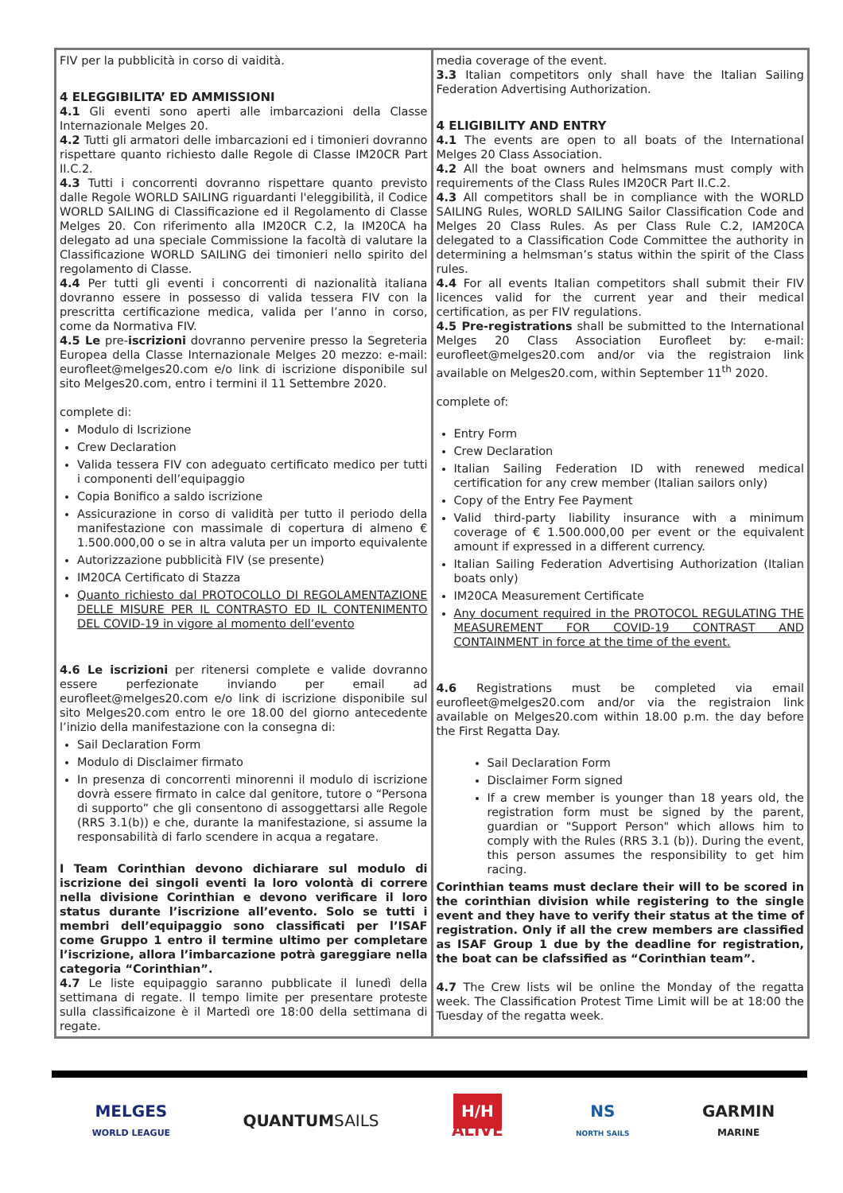| FIV per la pubblicità in corso di vaidità. 4 ELEGGIBILITA’ ED AMMISSIONI 4.1 Gli eventi sono aperti alle imbarcazioni della Classe Internazionale Melges 20. 4.2 Tutti gli armatori delle imbarcazioni ed i timonieri dovranno rispettare quanto richiesto dalle Regole di Classe IM20CR Part II.C.2. 4.3 Tutti i concorrenti dovranno rispettare quanto previsto dalle Regole WORLD SAILING riguardanti l'eleggibilità, il Codice WORLD SAILING di Classificazione ed il Regolamento di Classe Melges 20. Con riferimento alla IM20CR C.2, la IM20CA ha delegato ad una speciale Commissione la facoltà di valutare la Classificazione WORLD SAILING dei timonieri nello spirito del regolamento di Classe. 4.4 Per tutti gli eventi i concorrenti di nazionalità italiana dovranno essere in possesso di valida tessera FIV con la prescritta certificazione medica, valida per l’anno in corso, come da Normativa FIV. 4.5 Le pre- iscrizioni dovranno pervenire presso la Segreteria Europea della Classe Internazionale Melges 20 mezzo: e-mail: eurofleet@melges20.com e/o link di iscrizione disponibile sul sito Melges20.com, entro i termini il 11 Settembre 2020. complete di: Modulo di Iscrizione Crew Declaration Valida tessera FIV con adeguato certificato medico per tutti i componenti dell’equipaggio Copia Bonifico a saldo iscrizione Assicurazione in corso di validità per tutto il periodo della manifestazione con massimale di copertura di almeno € 1.500.000,00 o se in altra valuta per un importo equivalente Autorizzazione pubblicità FIV (se presente) IM20CA Certificato di Stazza Quanto richiesto dal PROTOCOLLO DI REGOLAMENTAZIONE DELLE MISURE PER IL CONTRASTO ED IL CONTENIMENTO DEL COVID-19 in vigore al momento dell’evento 4.6 Le iscrizioni per ritenersi complete e valide dovranno essere perfezionate inviando per email ad eurofleet@melges20.com e/o link di iscrizione disponibile sul sito Melges20.com entro le ore 18.00 del giorno antecedente l’inizio della manifestazione con la consegna di: Sail Declaration Form Modulo di Disclaimer firmato In presenza di concorrenti minorenni il modulo di iscrizione dovrà essere firmato in calce dal genitore, tutore o “Persona di supporto” che gli consentono di assoggettarsi alle Regole (RRS 3.1(b)) e che, durante la manifestazione, si assume la responsabilità di farlo scendere in acqua a regatare. I Team Corinthian devono dichiarare sul modulo di iscrizione dei singoli eventi la loro volontà di correre nella divisione Corinthian e devono verificare il loro status durante l’iscrizione all’evento. Solo se tutti i membri dell’equipaggio sono classificati per l’ISAF come Gruppo 1 entro il termine ultimo per completare l’iscrizione, allora l’imbarcazione potrà gareggiare nella categoria “Corinthian”. 4.7 Le liste equipaggio saranno pubblicate il lunedì della settimana di regate. Il tempo limite per presentare proteste sulla classificaizone è il Martedì ore 18:00 della settimana di regate. | media coverage of the event. 3.3 Italian competitors only shall have the Italian Sailing Federation Advertising Authorization. 4 ELIGIBILITY AND ENTRY 4.1 The events are open to all boats of the International Melges 20 Class Association. 4.2 All the boat owners and helmsmans must comply with requirements of the Class Rules IM20CR Part II.C.2. 4.3 All competitors shall be in compliance with the WORLD SAILING Rules, WORLD SAILING Sailor Classification Code and Melges 20 Class Rules. As per Class Rule C.2, IAM20CA delegated to a Classification Code Committee the authority in determining a helmsman’s status within the spirit of the Class rules. 4.4 For all events Italian competitors shall submit their FIV licences valid for the current year and their medical certification, as per FIV regulations. 4.5 Pre-registrations shall be submitted to the International Melges 20 Class Association Eurofleet by: e-mail: eurofleet@melges20.com and/or via the registraion link available on Melges20.com, within September 11<sup>th</sup> 2020. complete of: Entry Form Crew Declaration Italian Sailing Federation ID with renewed medical certification for any crew member (Italian sailors only) Copy of the Entry Fee Payment Valid third-party liability insurance with a minimum coverage of € 1.500.000,00 per event or the equivalent amount if expressed in a different currency. Italian Sailing Federation Advertising Authorization (Italian boats only) IM20CA Measurement Certificate Any document required in the PROTOCOL REGULATING THE MEASUREMENT FOR COVID-19 CONTRAST AND CONTAINMENT in force at the time of the event. 4.6 Registrations must be completed via email eurofleet@melges20.com and/or via the registraion link available on Melges20.com within 18.00 p.m. the day before the First Regatta Day. Sail Declaration Form Disclaimer Form signed If a crew member is younger than 18 years old, the registration form must be signed by the parent, guardian or "Support Person" which allows him to comply with the Rules (RRS 3.1 (b)). During the event, this person assumes the responsibility to get him racing. Corinthian teams must declare their will to be scored in the corinthian division while registering to the single event and they have to verify their status at the time of registration. Only if all the crew members are classified as ISAF Group 1 due by the deadline for registration, the boat can be clafssified as “Corinthian team”. 4.7 The Crew lists wil be online the Monday of the regatta week. The Classification Protest Time Limit will be at 18:00 the Tuesday of the regatta week. |
MELGES
WORLD LEAGUE
QUANTUMSAILS
H/H
ALIVE
NS
NORTH SAILS
GARMIN
MARINE